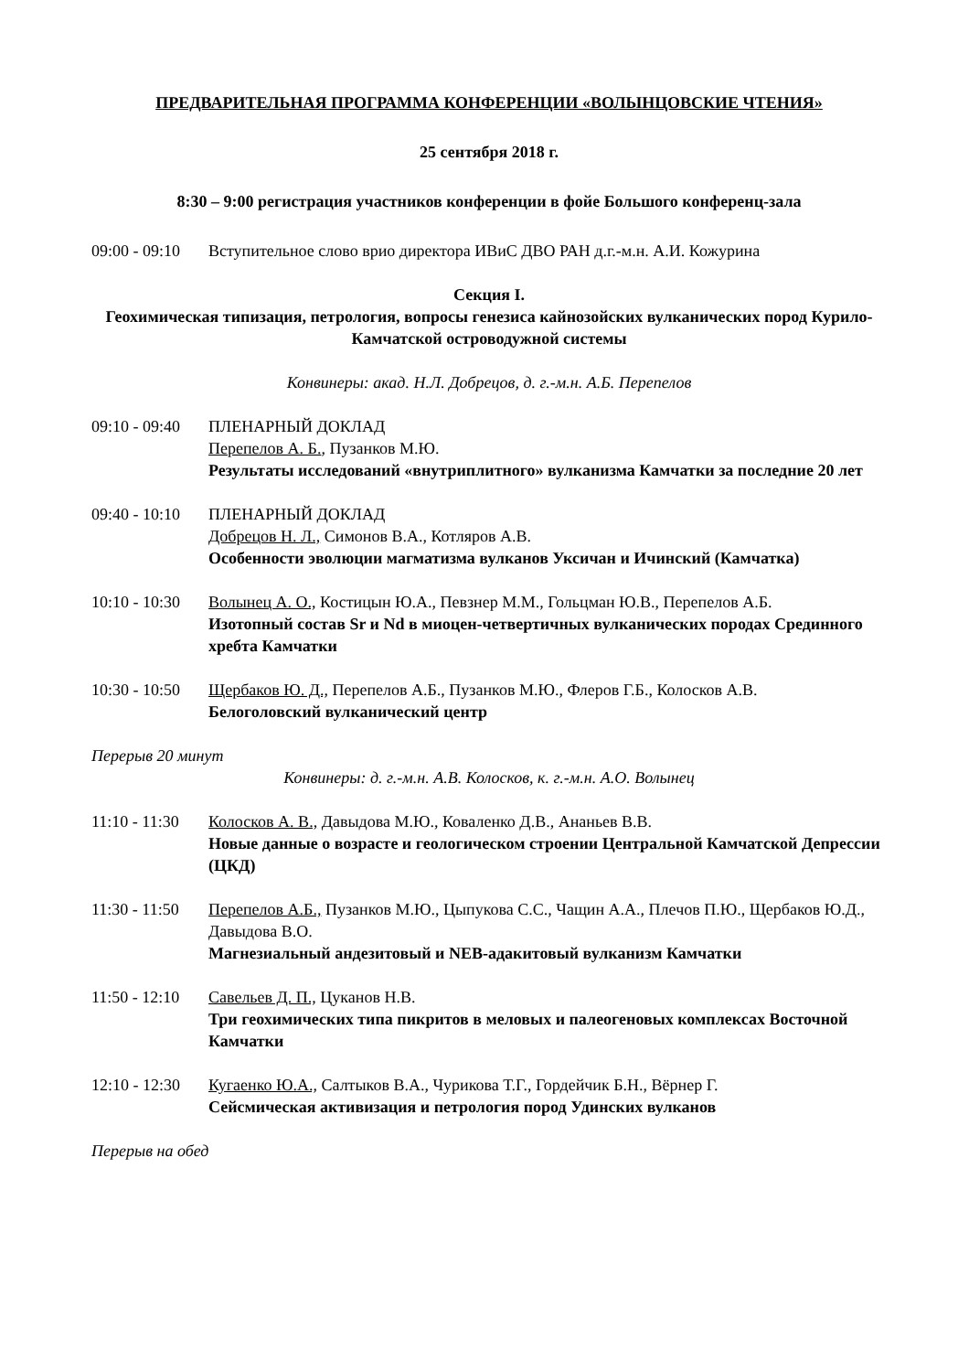ПРЕДВАРИТЕЛЬНАЯ ПРОГРАММА КОНФЕРЕНЦИИ «ВОЛЫНЦОВСКИЕ ЧТЕНИЯ»
25 сентября 2018 г.
8:30 – 9:00 регистрация участников конференции в фойе Большого конференц-зала
09:00 - 09:10
Вступительное слово врио директора ИВиС ДВО РАН д.г.-м.н. А.И. Кожурина
Секция I.
Геохимическая типизация, петрология, вопросы генезиса кайнозойских вулканических пород Курило-Камчатской островодужной системы
Конвинеры: акад. Н.Л. Добрецов, д. г.-м.н. А.Б. Перепелов
09:10 - 09:40
ПЛЕНАРНЫЙ ДОКЛАД
Перепелов А. Б., Пузанков М.Ю.
Результаты исследований «внутриплитного» вулканизма Камчатки за последние 20 лет
09:40 - 10:10
ПЛЕНАРНЫЙ ДОКЛАД
Добрецов Н. Л., Симонов В.А., Котляров А.В.
Особенности эволюции магматизма вулканов Уксичан и Ичинский (Камчатка)
10:10 - 10:30
Волынец А. О., Костицын Ю.А., Певзнер М.М., Гольцман Ю.В., Перепелов А.Б.
Изотопный состав Sr и Nd в миоцен-четвертичных вулканических породах Срединного хребта Камчатки
10:30 - 10:50
Щербаков Ю. Д., Перепелов А.Б., Пузанков М.Ю., Флеров Г.Б., Колосков А.В.
Белоголовский вулканический центр
Перерыв 20 минут
Конвинеры: д. г.-м.н. А.В. Колосков, к. г.-м.н. А.О. Волынец
11:10 - 11:30
Колосков А. В., Давыдова М.Ю., Коваленко Д.В., Ананьев В.В.
Новые данные о возрасте и геологическом строении Центральной Камчатской Депрессии (ЦКД)
11:30 - 11:50
Перепелов А.Б., Пузанков М.Ю., Цыпукова С.С., Чащин А.А., Плечов П.Ю., Щербаков Ю.Д., Давыдова В.О.
Магнезиальный андезитовый и NEB-адакитовый вулканизм Камчатки
11:50 - 12:10
Савельев Д. П., Цуканов Н.В.
Три геохимических типа пикритов в меловых и палеогеновых комплексах Восточной Камчатки
12:10 - 12:30
Кугаенко Ю.А., Салтыков В.А., Чурикова Т.Г., Гордейчик Б.Н., Вёрнер Г.
Сейсмическая активизация и петрология пород Удинских вулканов
Перерыв на обед